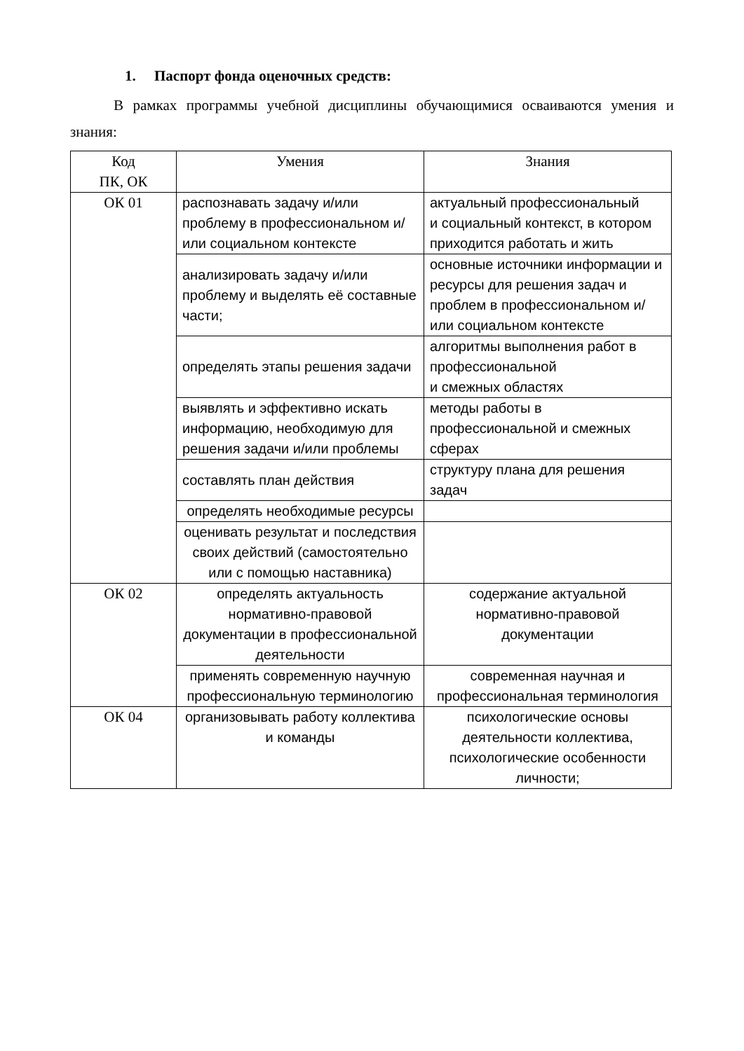1. Паспорт фонда оценочных средств:
В рамках программы учебной дисциплины обучающимися осваиваются умения и знания:
| Код ПК, ОК | Умения | Знания |
| ОК 01 | распознавать задачу и/или проблему в профессиональном и/или социальном контексте | актуальный профессиональный и социальный контекст, в котором приходится работать и жить |
| | анализировать задачу и/или проблему и выделять её составные части; | основные источники информации и ресурсы для решения задач и проблем в профессиональном и/или социальном контексте |
| | определять этапы решения задачи | алгоритмы выполнения работ в профессиональной и смежных областях |
| | выявлять и эффективно искать информацию, необходимую для решения задачи и/или проблемы | методы работы в профессиональной и смежных сферах |
| | составлять план действия | структуру плана для решения задач |
| | определять необходимые ресурсы | |
| | оценивать результат и последствия своих действий (самостоятельно или с помощью наставника) | |
| ОК 02 | определять актуальность нормативно-правовой документации в профессиональной деятельности | содержание актуальной нормативно-правовой документации |
| | применять современную научную профессиональную терминологию | современная научная и профессиональная терминология |
| ОК 04 | организовывать работу коллектива и команды | психологические основы деятельности коллектива, психологические особенности личности; |